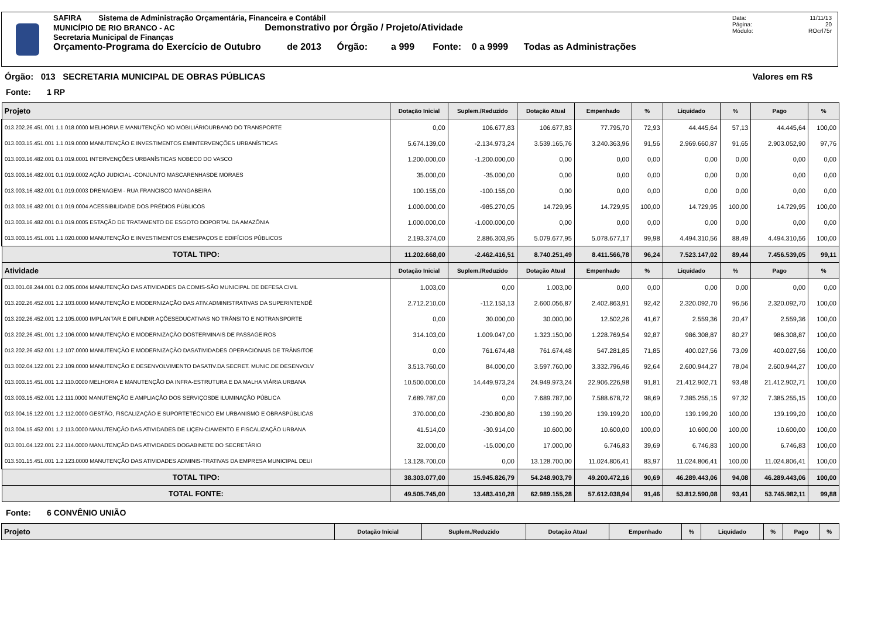SAFIRA Sistema de Administração Orçamentária, Financeira e Contábil
MUNICÍPIO DE RIO BRANCO - AC Demonstrativo por Órgão / Projeto/Atividade
Secretaria Municipal de Finanças
Orçamento-Programa do Exercício de Outubro de 2013 Órgão: a 999 Fonte: 0 a 9999 Todas as Administrações
Data: 11/11/13
Página: 20
Módulo: ROcrl75r
Órgão: 013 SECRETARIA MUNICIPAL DE OBRAS PÚBLICAS Valores em R$
Fonte: 1 RP
| Projeto | Dotação Inicial | Suplem./Reduzido | Dotação Atual | Empenhado | % | Liquidado | % | Pago | % |
| --- | --- | --- | --- | --- | --- | --- | --- | --- | --- |
| 013.202.26.451.001 1.1.018.0000 MELHORIA E MANUTENÇÃO NO MOBILIÁRIOURBANO DO TRANSPORTE | 0,00 | 106.677,83 | 106.677,83 | 77.795,70 | 72,93 | 44.445,64 | 57,13 | 44.445,64 | 100,00 |
| 013.003.15.451.001 1.1.019.0000 MANUTENÇÃO E INVESTIMENTOS EMINTERVENÇÕES URBANÍSTICAS | 5.674.139,00 | -2.134.973,24 | 3.539.165,76 | 3.240.363,96 | 91,56 | 2.969.660,87 | 91,65 | 2.903.052,90 | 97,76 |
| 013.003.16.482.001 0.1.019.0001 INTERVENÇÕES URBANÍSTICAS NOBECO DO VASCO | 1.200.000,00 | -1.200.000,00 | 0,00 | 0,00 | 0,00 | 0,00 | 0,00 | 0,00 | 0,00 |
| 013.003.16.482.001 0.1.019.0002 AÇÃO JUDICIAL -CONJUNTO MASCARENHASDE MORAES | 35.000,00 | -35.000,00 | 0,00 | 0,00 | 0,00 | 0,00 | 0,00 | 0,00 | 0,00 |
| 013.003.16.482.001 0.1.019.0003 DRENAGEM - RUA FRANCISCO MANGABEIRA | 100.155,00 | -100.155,00 | 0,00 | 0,00 | 0,00 | 0,00 | 0,00 | 0,00 | 0,00 |
| 013.003.16.482.001 0.1.019.0004 ACESSIBILIDADE DOS PRÉDIOS PÚBLICOS | 1.000.000,00 | -985.270,05 | 14.729,95 | 14.729,95 | 100,00 | 14.729,95 | 100,00 | 14.729,95 | 100,00 |
| 013.003.16.482.001 0.1.019.0005 ESTAÇÃO DE TRATAMENTO DE ESGOTO DOPORTAL DA AMAZÔNIA | 1.000.000,00 | -1.000.000,00 | 0,00 | 0,00 | 0,00 | 0,00 | 0,00 | 0,00 | 0,00 |
| 013.003.15.451.001 1.1.020.0000 MANUTENÇÃO E INVESTIMENTOS EMESPAÇOS E EDIFÍCIOS PÚBLICOS | 2.193.374,00 | 2.886.303,95 | 5.079.677,95 | 5.078.677,17 | 99,98 | 4.494.310,56 | 88,49 | 4.494.310,56 | 100,00 |
| TOTAL TIPO: | 11.202.668,00 | -2.462.416,51 | 8.740.251,49 | 8.411.566,78 | 96,24 | 7.523.147,02 | 89,44 | 7.456.539,05 | 99,11 |
| Atividade | Dotação Inicial | Suplem./Reduzido | Dotação Atual | Empenhado | % | Liquidado | % | Pago | % |
| 013.001.08.244.001 0.2.005.0004 MANUTENÇÃO DAS ATIVIDADES DA COMIS-SÃO MUNICIPAL DE DEFESA CIVIL | 1.003,00 | 0,00 | 1.003,00 | 0,00 | 0,00 | 0,00 | 0,00 | 0,00 | 0,00 |
| 013.202.26.452.001 1.2.103.0000 MANUTENÇÃO E MODERNIZAÇÃO DAS ATIV.ADMINISTRATIVAS DA SUPERINTENDÊ | 2.712.210,00 | -112.153,13 | 2.600.056,87 | 2.402.863,91 | 92,42 | 2.320.092,70 | 96,56 | 2.320.092,70 | 100,00 |
| 013.202.26.452.001 1.2.105.0000 IMPLANTAR E DIFUNDIR AÇÕESEDUCATIVAS NO TRÂNSITO E NOTRANSPORTE | 0,00 | 30.000,00 | 30.000,00 | 12.502,26 | 41,67 | 2.559,36 | 20,47 | 2.559,36 | 100,00 |
| 013.202.26.451.001 1.2.106.0000 MANUTENÇÃO E MODERNIZAÇÃO DOSTERMINAIS DE PASSAGEIROS | 314.103,00 | 1.009.047,00 | 1.323.150,00 | 1.228.769,54 | 92,87 | 986.308,87 | 80,27 | 986.308,87 | 100,00 |
| 013.202.26.452.001 1.2.107.0000 MANUTENÇÃO E MODERNIZAÇÃO DASATIVIDADES OPERACIONAIS DE TRÂNSITOE | 0,00 | 761.674,48 | 761.674,48 | 547.281,85 | 71,85 | 400.027,56 | 73,09 | 400.027,56 | 100,00 |
| 013.002.04.122.001 2.2.109.0000 MANUTENÇÃO E DESENVOLVIMENTO DASATIV.DA SECRET. MUNIC.DE DESENVOLV | 3.513.760,00 | 84.000,00 | 3.597.760,00 | 3.332.796,46 | 92,64 | 2.600.944,27 | 78,04 | 2.600.944,27 | 100,00 |
| 013.003.15.451.001 1.2.110.0000 MELHORIA E MANUTENÇÃO DA INFRA-ESTRUTURA E DA MALHA VIÁRIA URBANA | 10.500.000,00 | 14.449.973,24 | 24.949.973,24 | 22.906.226,98 | 91,81 | 21.412.902,71 | 93,48 | 21.412.902,71 | 100,00 |
| 013.003.15.452.001 1.2.111.0000 MANUTENÇÃO E AMPLIAÇÃO DOS SERVIÇOSDE ILUMINAÇÃO PÚBLICA | 7.689.787,00 | 0,00 | 7.689.787,00 | 7.588.678,72 | 98,69 | 7.385.255,15 | 97,32 | 7.385.255,15 | 100,00 |
| 013.004.15.122.001 1.2.112.0000 GESTÃO, FISCALIZAÇÃO E SUPORTETÉCNICO EM URBANISMO E OBRASPÚBLICAS | 370.000,00 | -230.800,80 | 139.199,20 | 139.199,20 | 100,00 | 139.199,20 | 100,00 | 139.199,20 | 100,00 |
| 013.004.15.452.001 1.2.113.0000 MANUTENÇÃO DAS ATIVIDADES DE LIÇEN-CIAMENTO E FISCALIZAÇÃO URBANA | 41.514,00 | -30.914,00 | 10.600,00 | 10.600,00 | 100,00 | 10.600,00 | 100,00 | 10.600,00 | 100,00 |
| 013.001.04.122.001 2.2.114.0000 MANUTENÇÃO DAS ATIVIDADES DOGABINETE DO SECRETÁRIO | 32.000,00 | -15.000,00 | 17.000,00 | 6.746,83 | 39,69 | 6.746,83 | 100,00 | 6.746,83 | 100,00 |
| 013.501.15.451.001 1.2.123.0000 MANUTENÇÃO DAS ATIVIDADES ADMINIS-TRATIVAS DA EMPRESA MUNICIPAL DEUI | 13.128.700,00 | 0,00 | 13.128.700,00 | 11.024.806,41 | 83,97 | 11.024.806,41 | 100,00 | 11.024.806,41 | 100,00 |
| TOTAL TIPO: | 38.303.077,00 | 15.945.826,79 | 54.248.903,79 | 49.200.472,16 | 90,69 | 46.289.443,06 | 94,08 | 46.289.443,06 | 100,00 |
| TOTAL FONTE: | 49.505.745,00 | 13.483.410,28 | 62.989.155,28 | 57.612.038,94 | 91,46 | 53.812.590,08 | 93,41 | 53.745.982,11 | 99,88 |
Fonte: 6 CONVÊNIO UNIÃO
| Projeto | Dotação Inicial | Suplem./Reduzido | Dotação Atual | Empenhado | % | Liquidado | % | Pago | % |
| --- | --- | --- | --- | --- | --- | --- | --- | --- | --- |